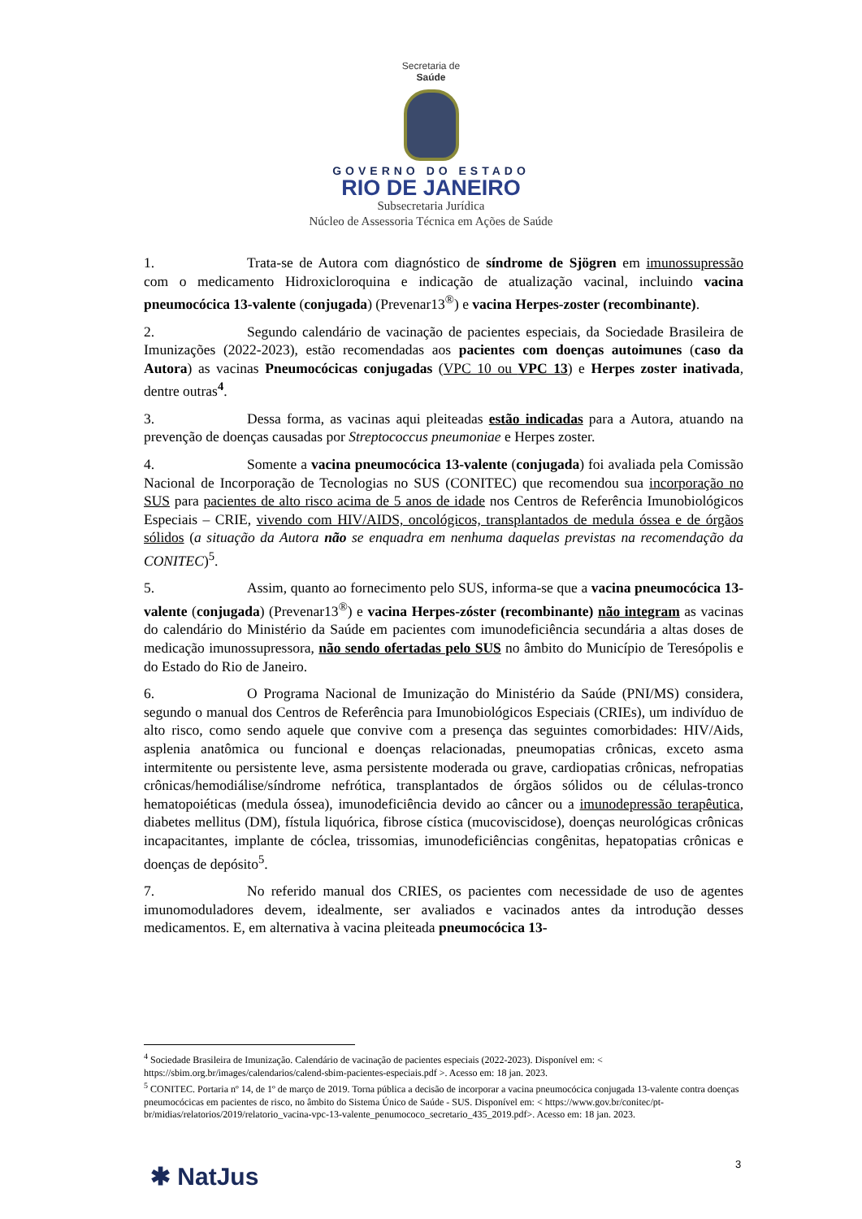Secretaria de
Saúde
GOVERNO DO ESTADO
RIO DE JANEIRO
Subsecretaria Jurídica
Núcleo de Assessoria Técnica em Ações de Saúde
1. Trata-se de Autora com diagnóstico de síndrome de Sjögren em imunossupressão com o medicamento Hidroxicloroquina e indicação de atualização vacinal, incluindo vacina pneumocócica 13-valente (conjugada) (Prevenar13<sup>®</sup>) e vacina Herpes-zoster (recombinante).
2. Segundo calendário de vacinação de pacientes especiais, da Sociedade Brasileira de Imunizações (2022-2023), estão recomendadas aos pacientes com doenças autoimunes (caso da Autora) as vacinas Pneumocócicas conjugadas (VPC 10 ou VPC 13) e Herpes zoster inativada, dentre outras<sup>4</sup>.
3. Dessa forma, as vacinas aqui pleiteadas estão indicadas para a Autora, atuando na prevenção de doenças causadas por Streptococcus pneumoniae e Herpes zoster.
4. Somente a vacina pneumocócica 13-valente (conjugada) foi avaliada pela Comissão Nacional de Incorporação de Tecnologias no SUS (CONITEC) que recomendou sua incorporação no SUS para pacientes de alto risco acima de 5 anos de idade nos Centros de Referência Imunobiológicos Especiais – CRIE, vivendo com HIV/AIDS, oncológicos, transplantados de medula óssea e de órgãos sólidos (a situação da Autora não se enquadra em nenhuma daquelas previstas na recomendação da CONITEC)<sup>5</sup>.
5. Assim, quanto ao fornecimento pelo SUS, informa-se que a vacina pneumocócica 13-valente (conjugada) (Prevenar13<sup>®</sup>) e vacina Herpes-zóster (recombinante) não integram as vacinas do calendário do Ministério da Saúde em pacientes com imunodeficiência secundária a altas doses de medicação imunossupressora, não sendo ofertadas pelo SUS no âmbito do Município de Teresópolis e do Estado do Rio de Janeiro.
6. O Programa Nacional de Imunização do Ministério da Saúde (PNI/MS) considera, segundo o manual dos Centros de Referência para Imunobiológicos Especiais (CRIEs), um indivíduo de alto risco, como sendo aquele que convive com a presença das seguintes comorbidades: HIV/Aids, asplenia anatômica ou funcional e doenças relacionadas, pneumopatias crônicas, exceto asma intermitente ou persistente leve, asma persistente moderada ou grave, cardiopatias crônicas, nefropatias crônicas/hemodiálise/síndrome nefrótica, transplantados de órgãos sólidos ou de células-tronco hematopoiéticas (medula óssea), imunodeficiência devido ao câncer ou a imunodepressão terapêutica, diabetes mellitus (DM), fístula liquórica, fibrose cística (mucoviscidose), doenças neurológicas crônicas incapacitantes, implante de cóclea, trissomias, imunodeficiências congênitas, hepatopatias crônicas e doenças de depósito<sup>5</sup>.
7. No referido manual dos CRIES, os pacientes com necessidade de uso de agentes imunomoduladores devem, idealmente, ser avaliados e vacinados antes da introdução desses medicamentos. E, em alternativa à vacina pleiteada pneumocócica 13-
<sup>4</sup> Sociedade Brasileira de Imunização. Calendário de vacinação de pacientes especiais (2022-2023). Disponível em: < https://sbim.org.br/images/calendarios/calend-sbim-pacientes-especiais.pdf >. Acesso em: 18 jan. 2023.
<sup>5</sup> CONITEC. Portaria nº 14, de 1º de março de 2019. Torna pública a decisão de incorporar a vacina pneumocócica conjugada 13-valente contra doenças pneumocócicas em pacientes de risco, no âmbito do Sistema Único de Saúde - SUS. Disponível em: < https://www.gov.br/conitec/pt-br/midias/relatorios/2019/relatorio_vacina-vpc-13-valente_penumococo_secretario_435_2019.pdf>. Acesso em: 18 jan. 2023.
3
✱ NatJus